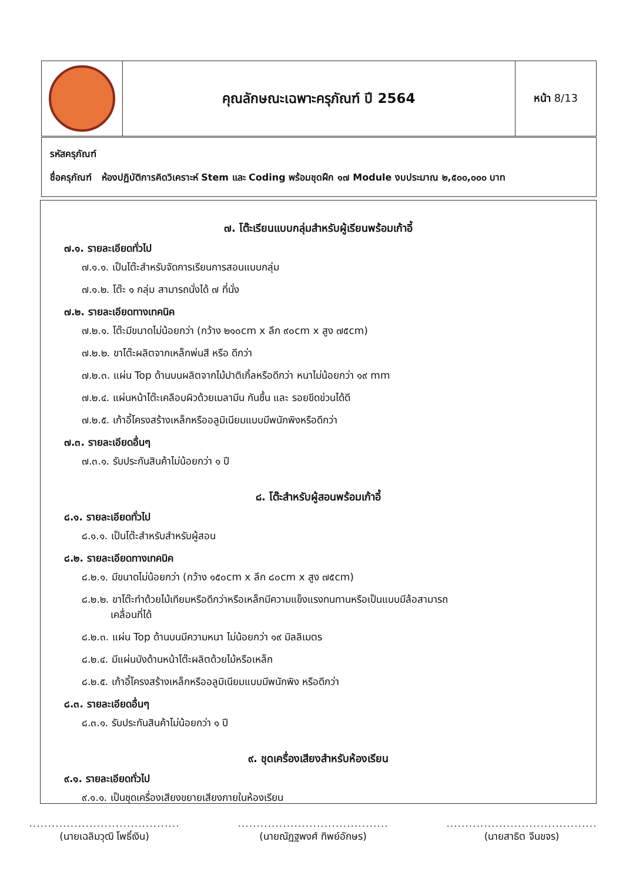| | คุณลักษณะเฉพาะครุภัณฑ์ ปี 2564 | หน้า 8/13 |
รหัสครุภัณฑ์
ชื่อครุภัณฑ์ ห้องปฏิบัติการคิดวิเคราะห์ Stem และ Coding พร้อมชุดฝึก ๑๗ Module งบประมาณ ๒,๕๐๐,๐๐๐ บาท
๗. โต๊ะเรียนแบบกลุ่มสำหรับผู้เรียนพร้อมเก้าอี้
๗.๑. รายละเอียดทั่วไป
๗.๑.๑. เป็นโต๊ะสำหรับจัดการเรียนการสอนแบบกลุ่ม
๗.๑.๒. โต๊ะ ๑ กลุ่ม สามารถนั่งได้ ๗ ที่นั่ง
๗.๒. รายละเอียดทางเทคนิค
๗.๒.๑. โต๊ะมีขนาดไม่น้อยกว่า (กว้าง ๒๑๐cm x ลึก ๙๐cm x สูง ๗๕cm)
๗.๒.๒. ขาโต๊ะผลิตจากเหล็กพ่นสี หรือ ดีกว่า
๗.๒.๓. แผ่น Top ด้านบนผลิตจากไม้ปาติเกิ้ลหรือดีกว่า หนาไม่น้อยกว่า ๑๙ mm
๗.๒.๔. แผ่นหน้าโต๊ะเคลือบผิวด้วยเมลามีน กันชื้น และ รอยขีดข่วนได้ดี
๗.๒.๕. เก้าอี้โครงสร้างเหล็กหรืออลูมิเนียมแบบมีพนักพิงหรือดีกว่า
๗.๓. รายละเอียดอื่นๆ
๗.๓.๑. รับประกันสินค้าไม่น้อยกว่า ๑ ปี
๘. โต๊ะสำหรับผู้สอนพร้อมเก้าอี้
๘.๑. รายละเอียดทั่วไป
๘.๑.๑. เป็นโต๊ะสำหรับสำหรับผู้สอน
๘.๒. รายละเอียดทางเทคนิค
๘.๒.๑. มีขนาดไม่น้อยกว่า (กว้าง ๑๕๐cm x ลึก ๘๐cm x สูง ๗๕cm)
๘.๒.๒. ขาโต๊ะทำด้วยไม้เทียมหรือดีกว่าหรือเหล็กมีความแข็งแรงทนทานหรือเป็นแบบมีล้อสามารถ
เคลื่อนที่ได้
๘.๒.๓. แผ่น Top ด้านบนมีความหนา ไม่น้อยกว่า ๑๙ มิลลิเมตร
๘.๒.๔. มีแผ่นบังด้านหน้าโต๊ะผลิตด้วยไม้หรือเหล็ก
๘.๒.๕. เก้าอี้โครงสร้างเหล็กหรืออลูมิเนียมแบบมีพนักพิง หรือดีกว่า
๘.๓. รายละเอียดอื่นๆ
๘.๓.๑. รับประกันสินค้าไม่น้อยกว่า ๑ ปี
๙. ชุดเครื่องเสียงสำหรับห้องเรียน
๙.๑. รายละเอียดทั่วไป
๙.๑.๑. เป็นชุดเครื่องเสียงขยายเสียงภายในห้องเรียน
........................................
(นายเฉลิมวุฒิ โพธิ์เงิน)
........................................
(นายณัฏฐพงศ์ ทิพย์อักษร)
........................................
(นายสาธิต จีนขจร)